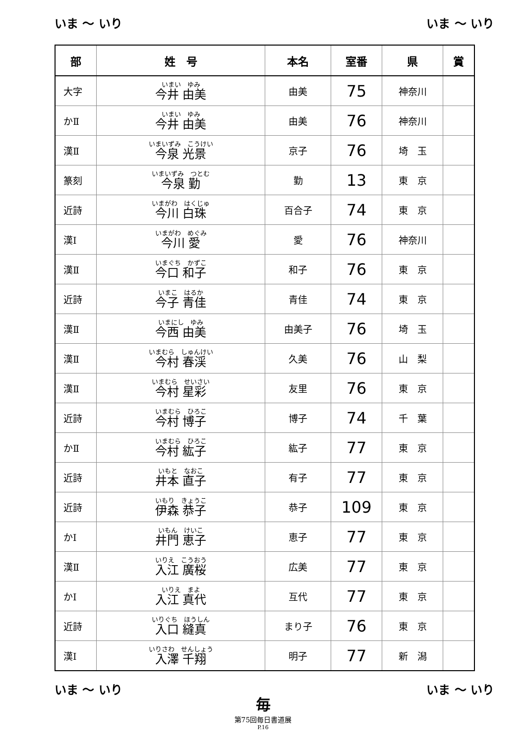いま ～ いり いま ～ いり
| 部 | 姓 号 | 本名 | 室番 | 県 | 賞 |
| --- | --- | --- | --- | --- | --- |
| 大字 | いまい ゆみ 今井 由美 | 由美 | 75 | 神奈川 | |
| かⅡ | いまい ゆみ 今井 由美 | 由美 | 76 | 神奈川 | |
| 漢Ⅱ | いまいずみ こうけい 今泉 光景 | 京子 | 76 | 埼 玉 | |
| 篆刻 | いまいずみ つとむ 今泉 勤 | 勤 | 13 | 東 京 | |
| 近詩 | いまがわ はくじゅ 今川 白珠 | 百合子 | 74 | 東 京 | |
| 漢Ⅰ | いまがわ めぐみ 今川 愛 | 愛 | 76 | 神奈川 | |
| 漢Ⅱ | いまぐち かずこ 今口 和子 | 和子 | 76 | 東 京 | |
| 近詩 | いまこ はるか 今子 青佳 | 青佳 | 74 | 東 京 | |
| 漢Ⅱ | いまにし ゆみ 今西 由美 | 由美子 | 76 | 埼 玉 | |
| 漢Ⅱ | いまむら しゅんけい 今村 春渓 | 久美 | 76 | 山 梨 | |
| 漢Ⅱ | いまむら せいさい 今村 星彩 | 友里 | 76 | 東 京 | |
| 近詩 | いまむら ひろこ 今村 博子 | 博子 | 74 | 千 葉 | |
| かⅡ | いまむら ひろこ 今村 紘子 | 紘子 | 77 | 東 京 | |
| 近詩 | いもと なおこ 井本 直子 | 有子 | 77 | 東 京 | |
| 近詩 | いもり きょうこ 伊森 恭子 | 恭子 | 109 | 東 京 | |
| かⅠ | いもん けいこ 井門 恵子 | 恵子 | 77 | 東 京 | |
| 漢Ⅱ | いりえ こうおう 入江 廣桜 | 広美 | 77 | 東 京 | |
| かⅠ | いりえ まよ 入江 真代 | 互代 | 77 | 東 京 | |
| 近詩 | いりぐち ほうしん 入口 縫真 | まり子 | 76 | 東 京 | |
| 漢Ⅰ | いりさわ せんしょう 入澤 千翔 | 明子 | 77 | 新 潟 | |
いま ～ いり いま ～ いり
毎
第75回毎日書道展
P.16